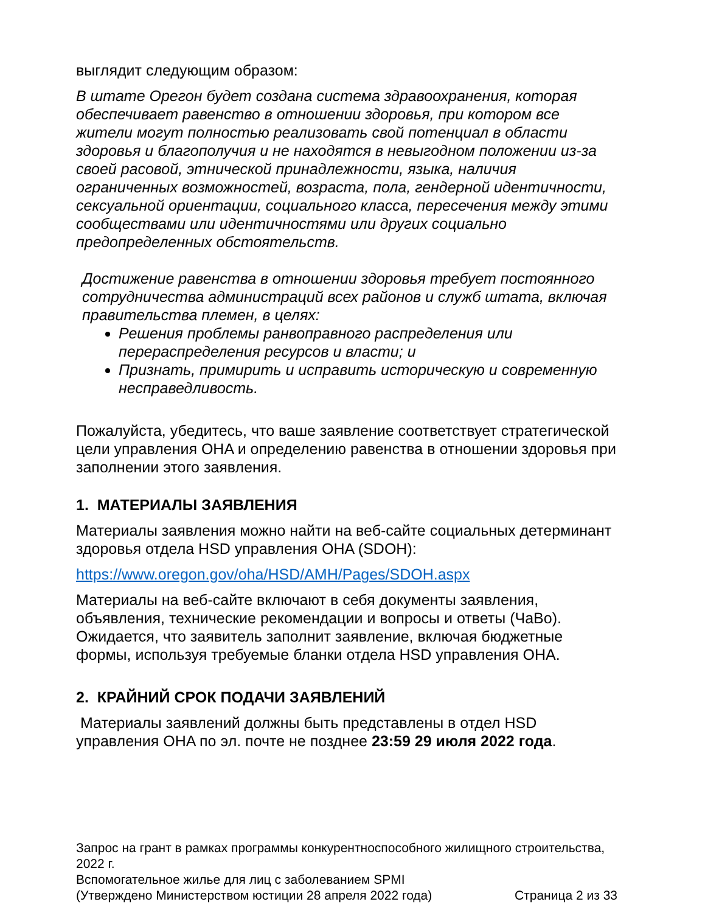выглядит следующим образом:
В штате Орегон будет создана система здравоохранения, которая обеспечивает равенство в отношении здоровья, при котором все жители могут полностью реализовать свой потенциал в области здоровья и благополучия и не находятся в невыгодном положении из-за своей расовой, этнической принадлежности, языка, наличия ограниченных возможностей, возраста, пола, гендерной идентичности, сексуальной ориентации, социального класса, пересечения между этими сообществами или идентичностями или других социально предопределенных обстоятельств.
Достижение равенства в отношении здоровья требует постоянного сотрудничества администраций всех районов и служб штата, включая правительства племен, в целях:
Решения проблемы ранвоправного распределения или перераспределения ресурсов и власти; и
Признать, примирить и исправить историческую и современную несправедливость.
Пожалуйста, убедитесь, что ваше заявление соответствует стратегической цели управления OHA и определению равенства в отношении здоровья при заполнении этого заявления.
1. МАТЕРИАЛЫ ЗАЯВЛЕНИЯ
Материалы заявления можно найти на веб-сайте социальных детерминант здоровья отдела HSD управления OHA (SDOH):
https://www.oregon.gov/oha/HSD/AMH/Pages/SDOH.aspx
Материалы на веб-сайте включают в себя документы заявления, объявления, технические рекомендации и вопросы и ответы (ЧаВо). Ожидается, что заявитель заполнит заявление, включая бюджетные формы, используя требуемые бланки отдела HSD управления OHA.
2. КРАЙНИЙ СРОК ПОДАЧИ ЗАЯВЛЕНИЙ
Материалы заявлений должны быть представлены в отдел HSD управления OHA по эл. почте не позднее 23:59 29 июля 2022 года.
Запрос на грант в рамках программы конкурентноспособного жилищного строительства, 2022 г.
Вспомогательное жилье для лиц с заболеванием SPMI
(Утверждено Министерством юстиции 28 апреля 2022 года) Страница 2 из 33